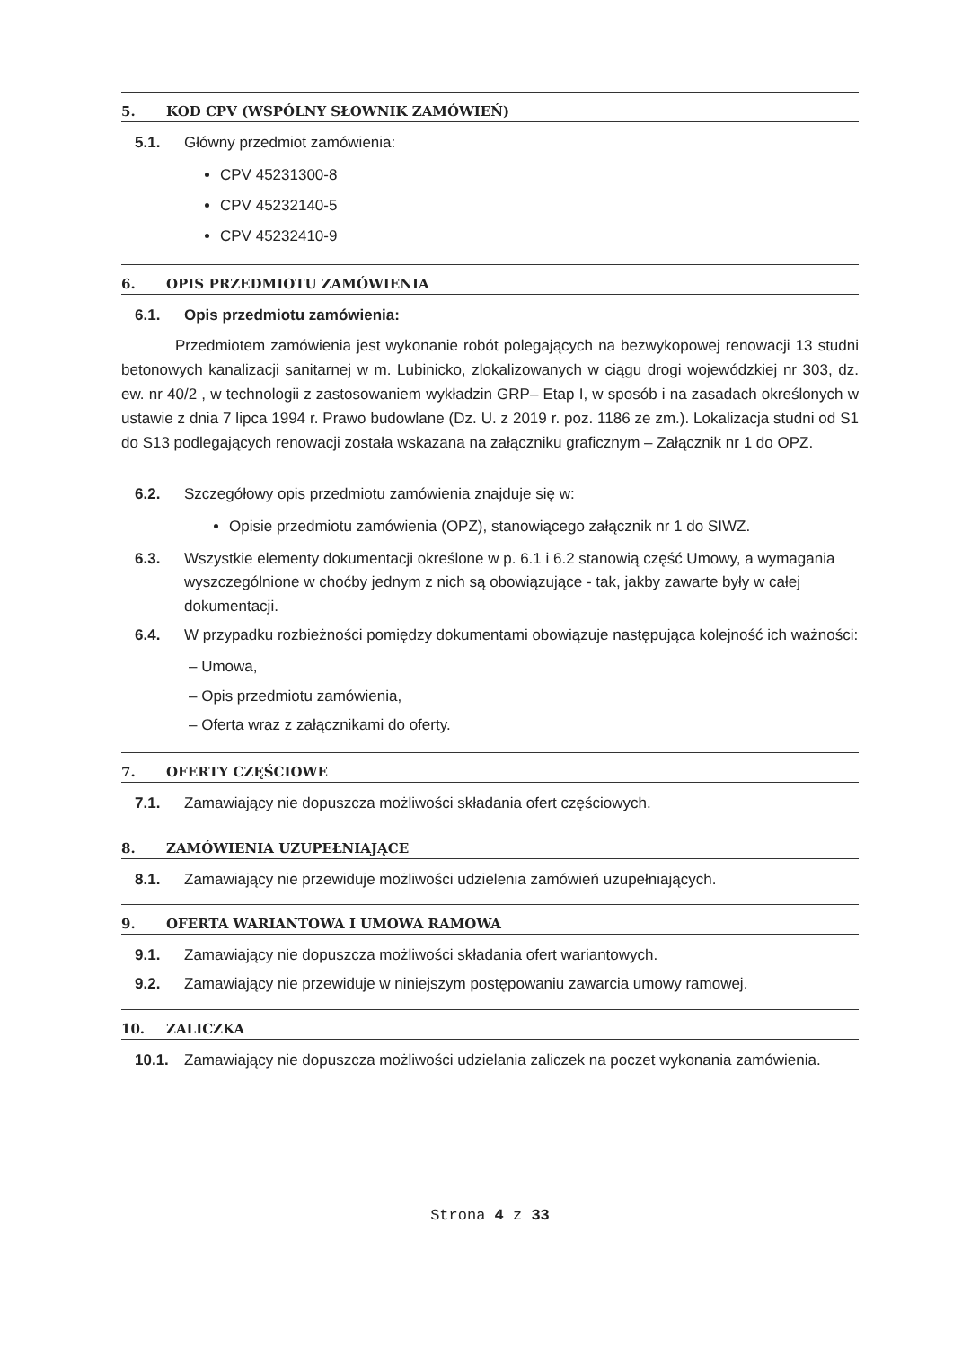5. KOD CPV (WSPÓLNY SŁOWNIK ZAMÓWIEŃ)
5.1. Główny przedmiot zamówienia:
CPV 45231300-8
CPV 45232140-5
CPV 45232410-9
6. OPIS PRZEDMIOTU ZAMÓWIENIA
6.1. Opis przedmiotu zamówienia:
Przedmiotem zamówienia jest wykonanie robót polegających na bezwykopowej renowacji 13 studni betonowych kanalizacji sanitarnej w m. Lubinicko, zlokalizowanych w ciągu drogi wojewódzkiej nr 303, dz. ew. nr 40/2 , w technologii z zastosowaniem wykładzin GRP– Etap I, w sposób i na zasadach określonych w ustawie z dnia 7 lipca 1994 r. Prawo budowlane (Dz. U. z 2019 r. poz. 1186 ze zm.). Lokalizacja studni od S1 do S13 podlegających renowacji została wskazana na załączniku graficznym – Załącznik nr 1 do OPZ.
6.2. Szczegółowy opis przedmiotu zamówienia znajduje się w:
Opisie przedmiotu zamówienia (OPZ), stanowiącego załącznik nr 1 do SIWZ.
6.3. Wszystkie elementy dokumentacji określone w p. 6.1 i 6.2 stanowią część Umowy, a wymagania wyszczególnione w choćby jednym z nich są obowiązujące - tak, jakby zawarte były w całej dokumentacji.
6.4. W przypadku rozbieżności pomiędzy dokumentami obowiązuje następująca kolejność ich ważności:
– Umowa,
– Opis przedmiotu zamówienia,
– Oferta wraz z załącznikami do oferty.
7. OFERTY CZĘŚCIOWE
7.1. Zamawiający nie dopuszcza możliwości składania ofert częściowych.
8. ZAMÓWIENIA UZUPEŁNIAJĄCE
8.1. Zamawiający nie przewiduje możliwości udzielenia zamówień uzupełniających.
9. OFERTA WARIANTOWA I UMOWA RAMOWA
9.1. Zamawiający nie dopuszcza możliwości składania ofert wariantowych.
9.2. Zamawiający nie przewiduje w niniejszym postępowaniu zawarcia umowy ramowej.
10. ZALICZKA
10.1. Zamawiający nie dopuszcza możliwości udzielania zaliczek na poczet wykonania zamówienia.
Strona 4 z 33